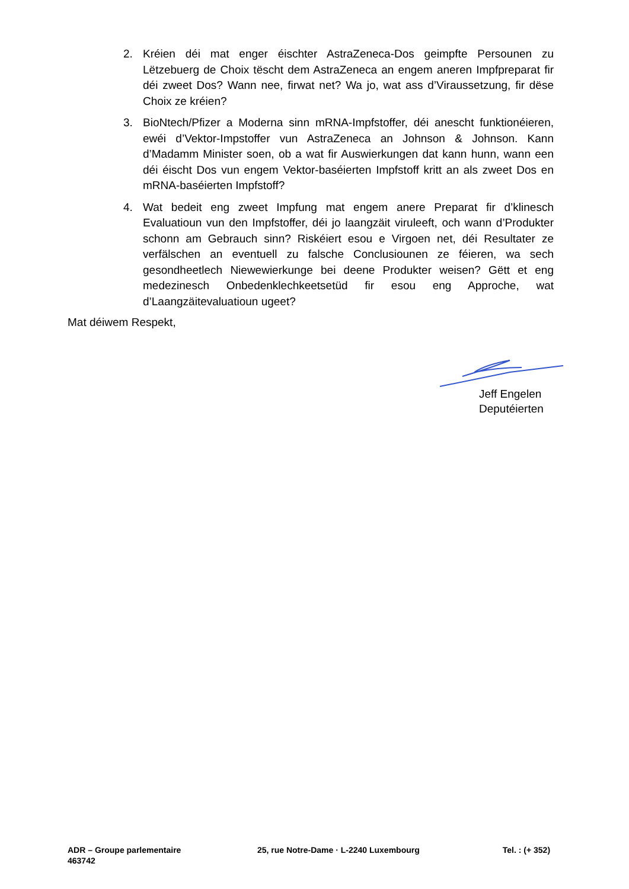2. Kréien déi mat enger éischter AstraZeneca-Dos geimpfte Persounen zu Lëtzebuerg de Choix tëscht dem AstraZeneca an engem aneren Impfpreparat fir déi zweet Dos? Wann nee, firwat net? Wa jo, wat ass d’Viraussetzung, fir dëse Choix ze kréien?
3. BioNtech/Pfizer a Moderna sinn mRNA-Impfstoffer, déi anescht funktionéieren, ewéi d’Vektor-Impstoffer vun AstraZeneca an Johnson & Johnson. Kann d’Madamm Minister soen, ob a wat fir Auswierkungen dat kann hunn, wann een déi éischt Dos vun engem Vektor-baséierten Impfstoff kritt an als zweet Dos en mRNA-baséierten Impfstoff?
4. Wat bedeit eng zweet Impfung mat engem anere Preparat fir d’klinesch Evaluatioun vun den Impfstoffer, déi jo laangzäit viruleeft, och wann d’Produkter schonn am Gebrauch sinn? Riskéiert esou e Virgoen net, déi Resultater ze verfälschen an eventuell zu falsche Conclusiounen ze féieren, wa sech gesondheetlech Niewewierkunge bei deene Produkter weisen? Gëtt et eng medezinesch Onbedenklechkeetsetüd fir esou eng Approche, wat d’Laangzäitevaluatioun ugeet?
Mat déiwem Respekt,
Jeff Engelen
Deputéierten
ADR – Groupe parlementaire 25, rue Notre-Dame · L-2240 Luxembourg Tel. : (+ 352)
463742